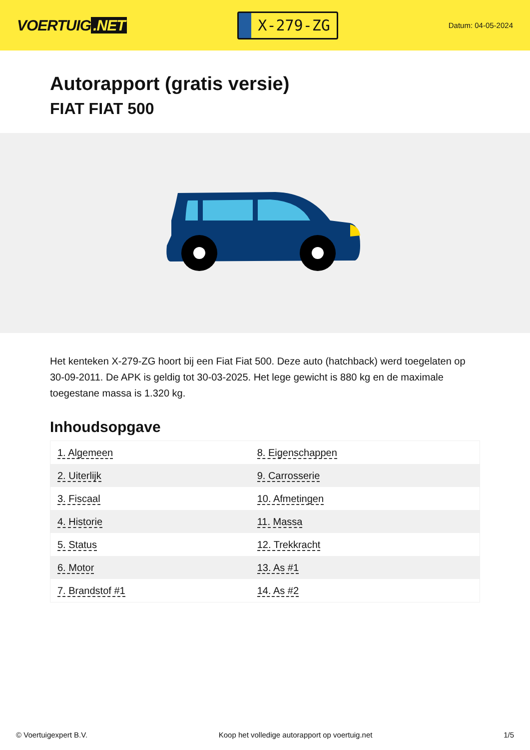VOERTUIG.NET
X-279-ZG
Datum: 04-05-2024
Autorapport (gratis versie)
FIAT FIAT 500
Het kenteken X-279-ZG hoort bij een Fiat Fiat 500. Deze auto (hatchback) werd toegelaten op 30-09-2011. De APK is geldig tot 30-03-2025. Het lege gewicht is 880 kg en de maximale toegestane massa is 1.320 kg.
Inhoudsopgave
| 1. Algemeen | 8. Eigenschappen |
| 2. Uiterlijk | 9. Carrosserie |
| 3. Fiscaal | 10. Afmetingen |
| 4. Historie | 11. Massa |
| 5. Status | 12. Trekkracht |
| 6. Motor | 13. As #1 |
| 7. Brandstof #1 | 14. As #2 |
© Voertuigexpert B.V. Koop het volledige autorapport op voertuig.net 1/5